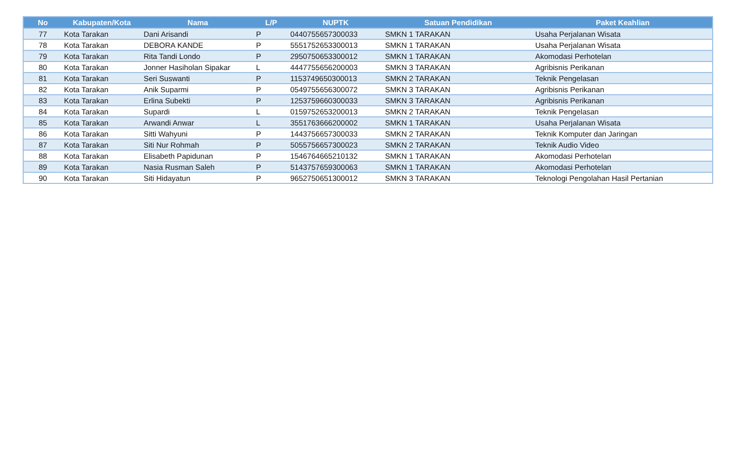| No | Kabupaten/Kota | Nama | L/P | NUPTK | Satuan Pendidikan | Paket Keahlian |
| --- | --- | --- | --- | --- | --- | --- |
| 77 | Kota Tarakan | Dani Arisandi | P | 0440755657300033 | SMKN 1 TARAKAN | Usaha Perjalanan Wisata |
| 78 | Kota Tarakan | DEBORA KANDE | P | 5551752653300013 | SMKN 1 TARAKAN | Usaha Perjalanan Wisata |
| 79 | Kota Tarakan | Rita Tandi Londo | P | 2950750653300012 | SMKN 1 TARAKAN | Akomodasi Perhotelan |
| 80 | Kota Tarakan | Jonner Hasiholan Sipakar | L | 4447755656200003 | SMKN 3 TARAKAN | Agribisnis Perikanan |
| 81 | Kota Tarakan | Seri Suswanti | P | 1153749650300013 | SMKN 2 TARAKAN | Teknik Pengelasan |
| 82 | Kota Tarakan | Anik Suparmi | P | 0549755656300072 | SMKN 3 TARAKAN | Agribisnis Perikanan |
| 83 | Kota Tarakan | Erlina Subekti | P | 1253759660300033 | SMKN 3 TARAKAN | Agribisnis Perikanan |
| 84 | Kota Tarakan | Supardi | L | 0159752653200013 | SMKN 2 TARAKAN | Teknik Pengelasan |
| 85 | Kota Tarakan | Arwandi Anwar | L | 3551763666200002 | SMKN 1 TARAKAN | Usaha Perjalanan Wisata |
| 86 | Kota Tarakan | Sitti Wahyuni | P | 1443756657300033 | SMKN 2 TARAKAN | Teknik Komputer dan Jaringan |
| 87 | Kota Tarakan | Siti Nur Rohmah | P | 5055756657300023 | SMKN 2 TARAKAN | Teknik Audio Video |
| 88 | Kota Tarakan | Elisabeth Papidunan | P | 1546764665210132 | SMKN 1 TARAKAN | Akomodasi Perhotelan |
| 89 | Kota Tarakan | Nasia Rusman Saleh | P | 5143757659300063 | SMKN 1 TARAKAN | Akomodasi Perhotelan |
| 90 | Kota Tarakan | Siti Hidayatun | P | 9652750651300012 | SMKN 3 TARAKAN | Teknologi Pengolahan Hasil Pertanian |